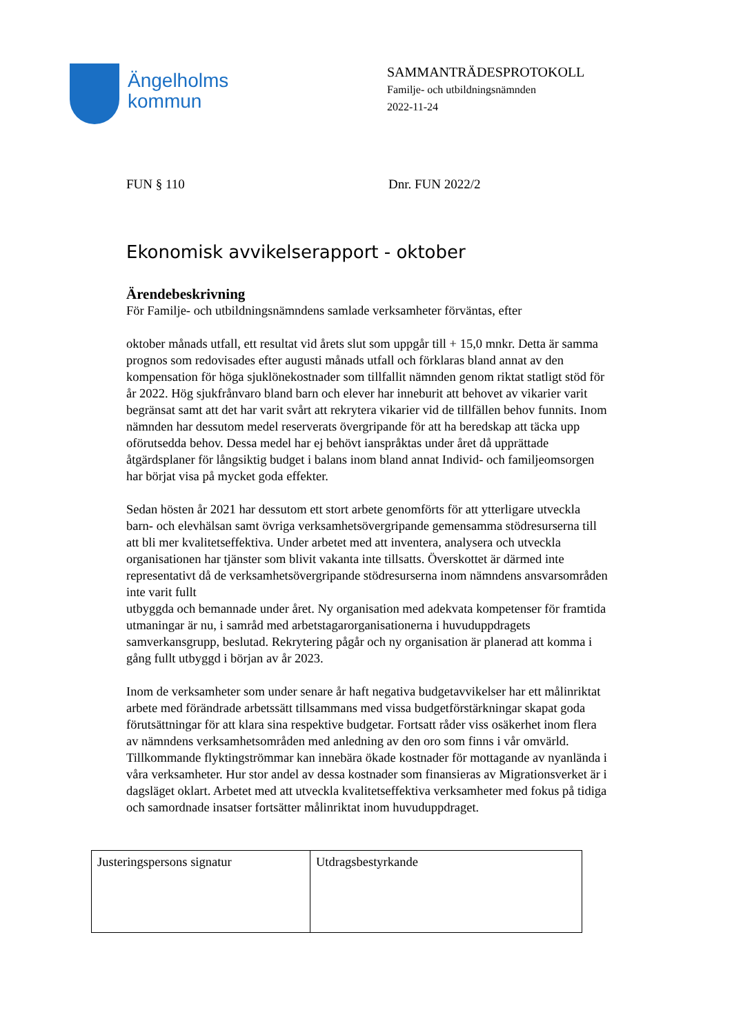Ängelholms
kommun
SAMMANTRÄDESPROTOKOLL
Familje- och utbildningsnämnden
2022-11-24
FUN § 110 Dnr. FUN 2022/2
Ekonomisk avvikelserapport - oktober
Ärendebeskrivning
För Familje- och utbildningsnämndens samlade verksamheter förväntas, efter
oktober månads utfall, ett resultat vid årets slut som uppgår till + 15,0 mnkr. Detta är samma prognos som redovisades efter augusti månads utfall och förklaras bland annat av den kompensation för höga sjuklönekostnader som tillfallit nämnden genom riktat statligt stöd för år 2022. Hög sjukfrånvaro bland barn och elever har inneburit att behovet av vikarier varit begränsat samt att det har varit svårt att rekrytera vikarier vid de tillfällen behov funnits. Inom nämnden har dessutom medel reserverats övergripande för att ha beredskap att täcka upp oförutsedda behov. Dessa medel har ej behövt ianspråktas under året då upprättade åtgärdsplaner för långsiktig budget i balans inom bland annat Individ- och familjeomsorgen har börjat visa på mycket goda effekter.
Sedan hösten år 2021 har dessutom ett stort arbete genomförts för att ytterligare utveckla barn- och elevhälsan samt övriga verksamhetsövergripande gemensamma stödresurserna till att bli mer kvalitetseffektiva. Under arbetet med att inventera, analysera och utveckla organisationen har tjänster som blivit vakanta inte tillsatts. Överskottet är därmed inte representativt då de verksamhetsövergripande stödresurserna inom nämndens ansvarsområden inte varit fullt
utbyggda och bemannade under året. Ny organisation med adekvata kompetenser för framtida utmaningar är nu, i samråd med arbetstagarorganisationerna i huvuduppdragets samverkansgrupp, beslutad. Rekrytering pågår och ny organisation är planerad att komma i gång fullt utbyggd i början av år 2023.
Inom de verksamheter som under senare år haft negativa budgetavvikelser har ett målinriktat arbete med förändrade arbetssätt tillsammans med vissa budgetförstärkningar skapat goda förutsättningar för att klara sina respektive budgetar. Fortsatt råder viss osäkerhet inom flera av nämndens verksamhetsområden med anledning av den oro som finns i vår omvärld. Tillkommande flyktingströmmar kan innebära ökade kostnader för mottagande av nyanlända i våra verksamheter. Hur stor andel av dessa kostnader som finansieras av Migrationsverket är i dagsläget oklart. Arbetet med att utveckla kvalitetseffektiva verksamheter med fokus på tidiga och samordnade insatser fortsätter målinriktat inom huvuduppdraget.
| Justeringspersons signatur | Utdragsbestyrkande |